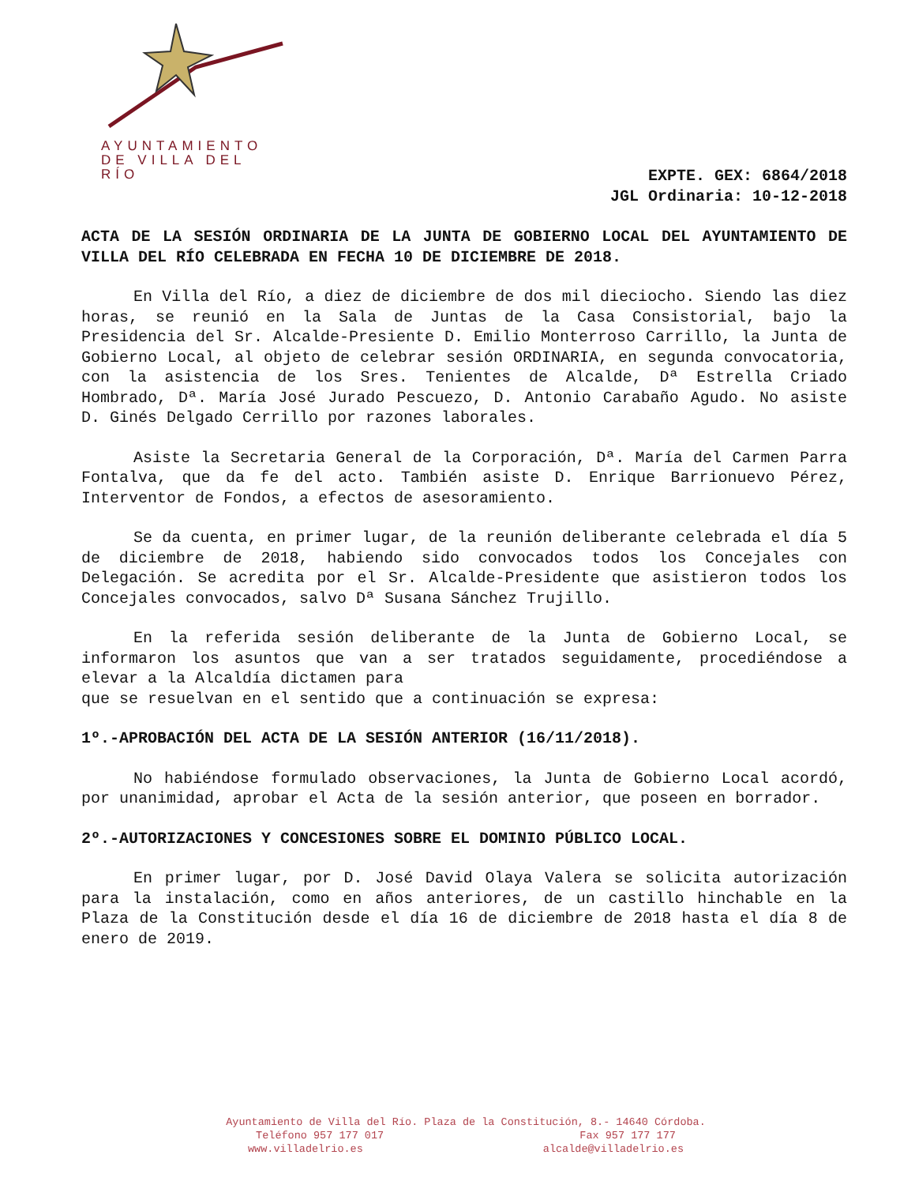AYUNTAMIENTO
DE VILLA DEL RÍO
EXPTE. GEX: 6864/2018
JGL Ordinaria: 10-12-2018
ACTA DE LA SESIÓN ORDINARIA DE LA JUNTA DE GOBIERNO LOCAL DEL AYUNTAMIENTO DE VILLA DEL RÍO CELEBRADA EN FECHA 10 DE DICIEMBRE DE 2018.
En Villa del Río, a diez de diciembre de dos mil dieciocho. Siendo las diez horas, se reunió en la Sala de Juntas de la Casa Consistorial, bajo la Presidencia del Sr. Alcalde-Presiente D. Emilio Monterroso Carrillo, la Junta de Gobierno Local, al objeto de celebrar sesión ORDINARIA, en segunda convocatoria, con la asistencia de los Sres. Tenientes de Alcalde, Dª Estrella Criado Hombrado, Dª. María José Jurado Pescuezo, D. Antonio Carabaño Agudo. No asiste D. Ginés Delgado Cerrillo por razones laborales.
Asiste la Secretaria General de la Corporación, Dª. María del Carmen Parra Fontalva, que da fe del acto. También asiste D. Enrique Barrionuevo Pérez, Interventor de Fondos, a efectos de asesoramiento.
Se da cuenta, en primer lugar, de la reunión deliberante celebrada el día 5 de diciembre de 2018, habiendo sido convocados todos los Concejales con Delegación. Se acredita por el Sr. Alcalde-Presidente que asistieron todos los Concejales convocados, salvo Dª Susana Sánchez Trujillo.
En la referida sesión deliberante de la Junta de Gobierno Local, se informaron los asuntos que van a ser tratados seguidamente, procediéndose a elevar a la Alcaldía dictamen para
que se resuelvan en el sentido que a continuación se expresa:
1º.-APROBACIÓN DEL ACTA DE LA SESIÓN ANTERIOR (16/11/2018).
No habiéndose formulado observaciones, la Junta de Gobierno Local acordó, por unanimidad, aprobar el Acta de la sesión anterior, que poseen en borrador.
2º.-AUTORIZACIONES Y CONCESIONES SOBRE EL DOMINIO PÚBLICO LOCAL.
En primer lugar, por D. José David Olaya Valera se solicita autorización para la instalación, como en años anteriores, de un castillo hinchable en la Plaza de la Constitución desde el día 16 de diciembre de 2018 hasta el día 8 de enero de 2019.
Ayuntamiento de Villa del Río. Plaza de la Constitución, 8.- 14640 Córdoba.
Teléfono 957 177 017 Fax 957 177 177
www.villadelrio.es alcalde@villadelrio.es